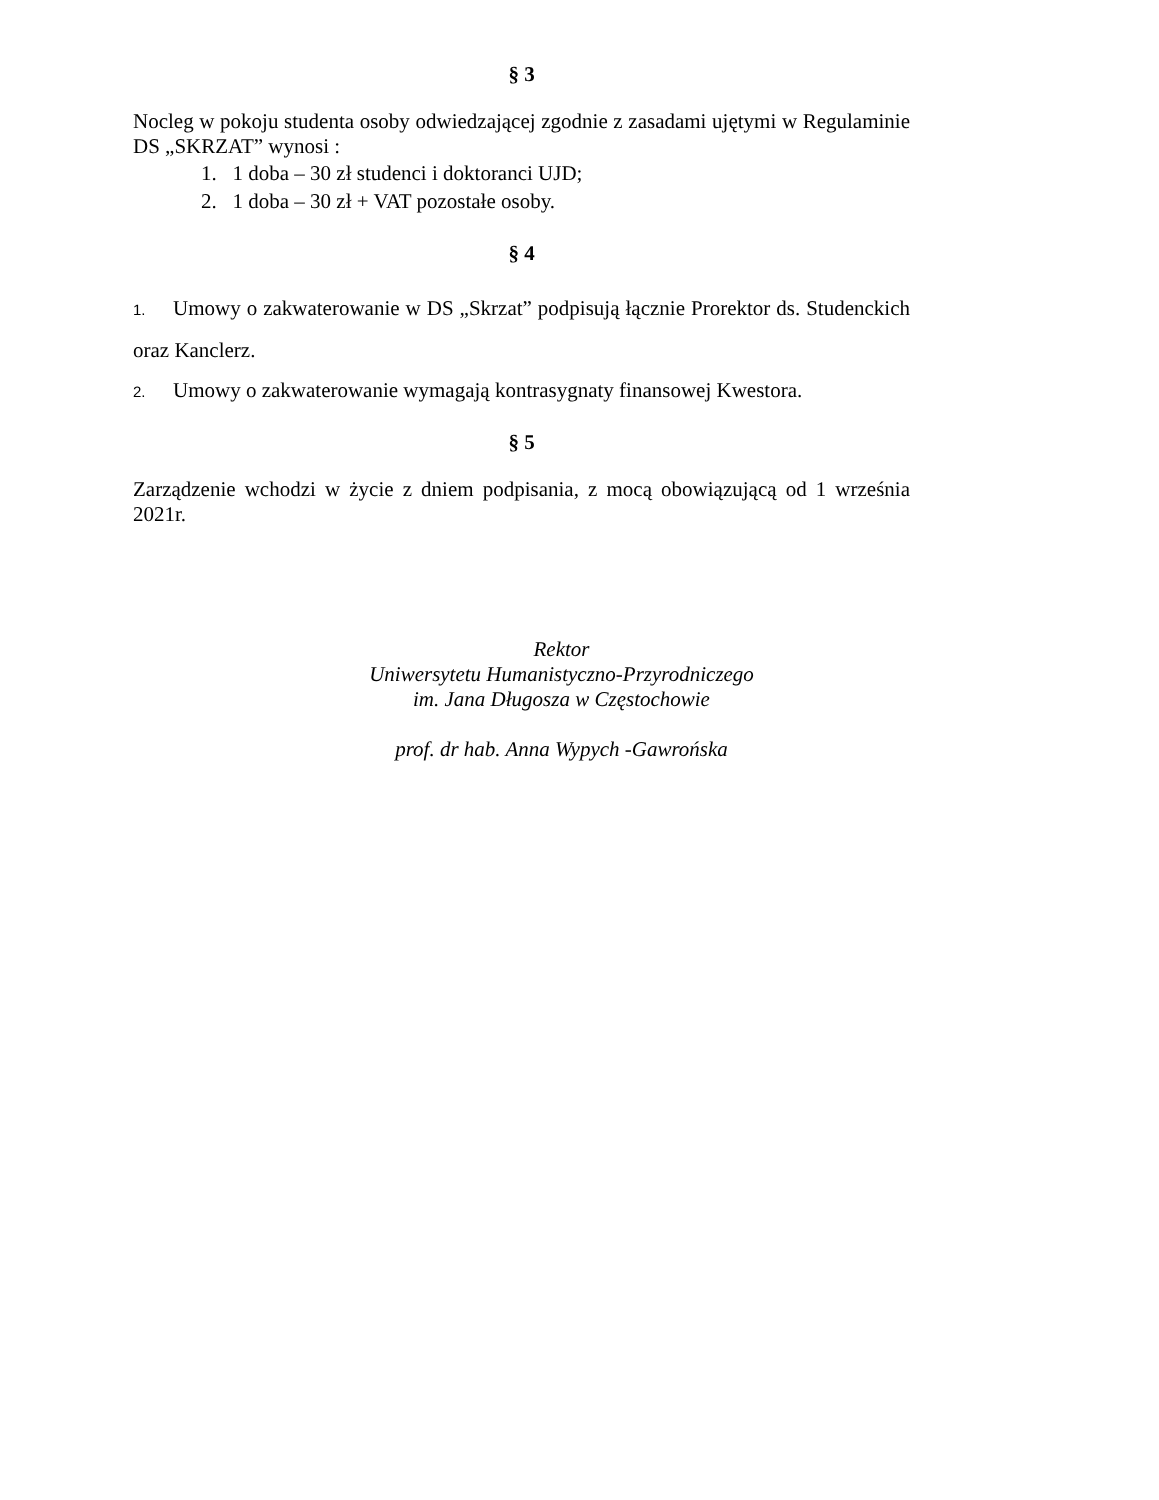§ 3
Nocleg w pokoju studenta osoby odwiedzającej zgodnie z zasadami ujętymi w Regulaminie DS „SKRZAT” wynosi :
1. 1 doba – 30 zł studenci i doktoranci UJD;
2. 1 doba – 30 zł + VAT pozostałe osoby.
§ 4
1. Umowy o zakwaterowanie w DS „Skrzat” podpisują łącznie Prorektor ds. Studenckich oraz Kanclerz.
2. Umowy o zakwaterowanie wymagają kontrasygnaty finansowej Kwestora.
§ 5
Zarządzenie wchodzi w życie z dniem podpisania, z mocą obowiązującą od 1 września 2021r.
Rektor
Uniwersytetu Humanistyczno-Przyrodniczego
im. Jana Długosza w Częstochowie
prof. dr hab. Anna Wypych -Gawrońska